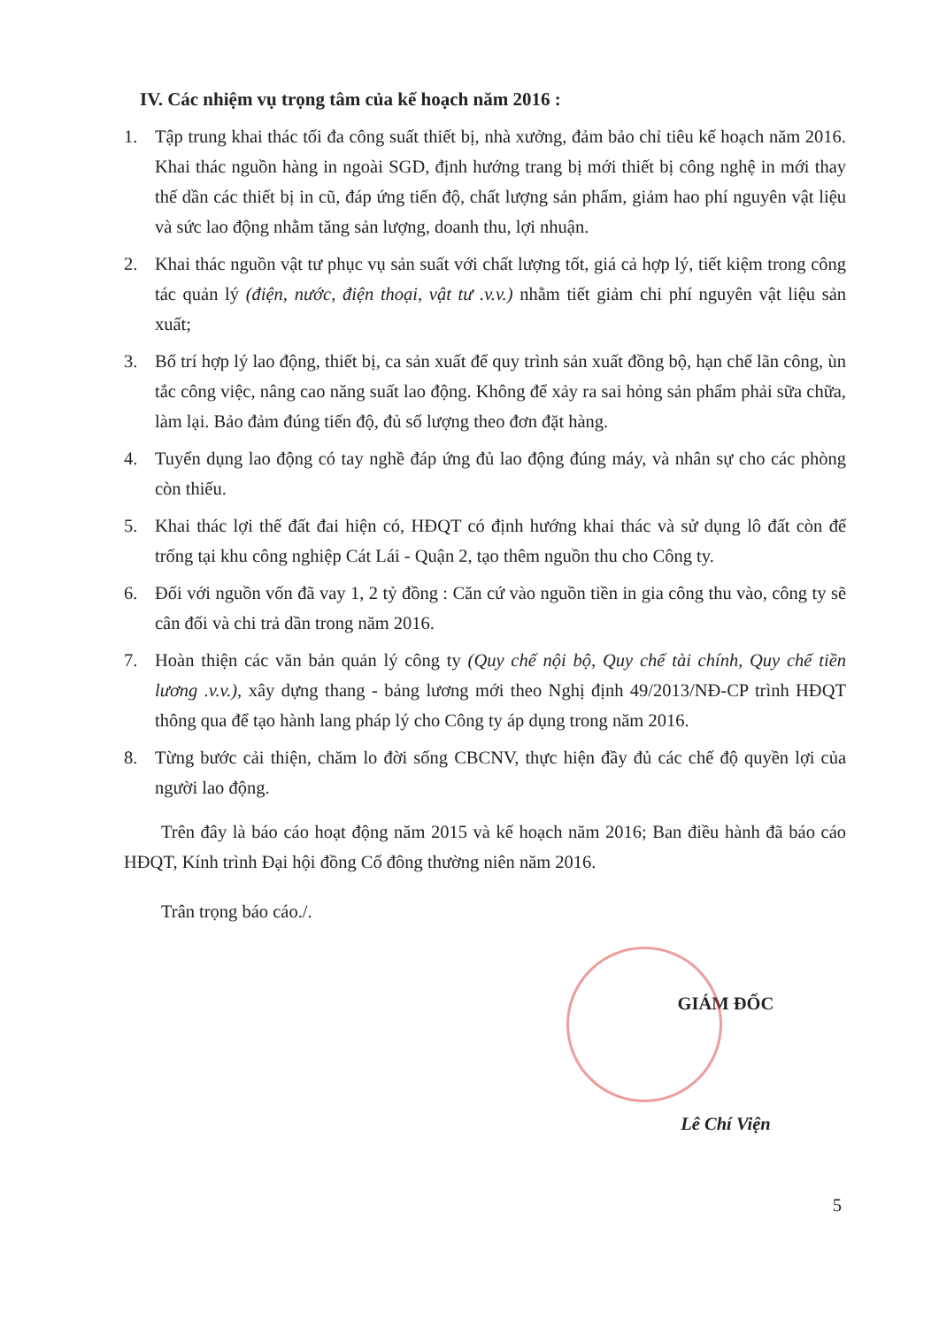IV. Các nhiệm vụ trọng tâm của kế hoạch năm 2016 :
1. Tập trung khai thác tối đa công suất thiết bị, nhà xưởng, đảm bảo chỉ tiêu kế hoạch năm 2016. Khai thác nguồn hàng in ngoài SGD, định hướng trang bị mới thiết bị công nghệ in mới thay thế dần các thiết bị in cũ, đáp ứng tiến độ, chất lượng sản phẩm, giảm hao phí nguyên vật liệu và sức lao động nhằm tăng sản lượng, doanh thu, lợi nhuận.
2. Khai thác nguồn vật tư phục vụ sản suất với chất lượng tốt, giá cả hợp lý, tiết kiệm trong công tác quản lý (điện, nước, điện thoại, vật tư .v.v.) nhằm tiết giảm chi phí nguyên vật liệu sản xuất;
3. Bố trí hợp lý lao động, thiết bị, ca sản xuất để quy trình sản xuất đồng bộ, hạn chế lãn công, ùn tắc công việc, nâng cao năng suất lao động. Không để xảy ra sai hỏng sản phẩm phải sữa chữa, làm lại. Bảo đảm đúng tiến độ, đủ số lượng theo đơn đặt hàng.
4. Tuyển dụng lao động có tay nghề đáp ứng đủ lao động đúng máy, và nhân sự cho các phòng còn thiếu.
5. Khai thác lợi thế đất đai hiện có, HĐQT có định hướng khai thác và sử dụng lô đất còn để trống tại khu công nghiệp Cát Lái - Quận 2, tạo thêm nguồn thu cho Công ty.
6. Đối với nguồn vốn đã vay 1, 2 tỷ đồng : Căn cứ vào nguồn tiền in gia công thu vào, công ty sẽ cân đối và chi trả dần trong năm 2016.
7. Hoàn thiện các văn bản quản lý công ty (Quy chế nội bộ, Quy chế tài chính, Quy chế tiền lương .v.v.), xây dựng thang - bảng lương mới theo Nghị định 49/2013/NĐ-CP trình HĐQT thông qua để tạo hành lang pháp lý cho Công ty áp dụng trong năm 2016.
8. Từng bước cải thiện, chăm lo đời sống CBCNV, thực hiện đầy đủ các chế độ quyền lợi của người lao động.
Trên đây là báo cáo hoạt động năm 2015 và kế hoạch năm 2016; Ban điều hành đã báo cáo HĐQT, Kính trình Đại hội đồng Cổ đông thường niên năm 2016.
Trân trọng báo cáo./.
GIÁM ĐỐC
Lê Chí Viện
5